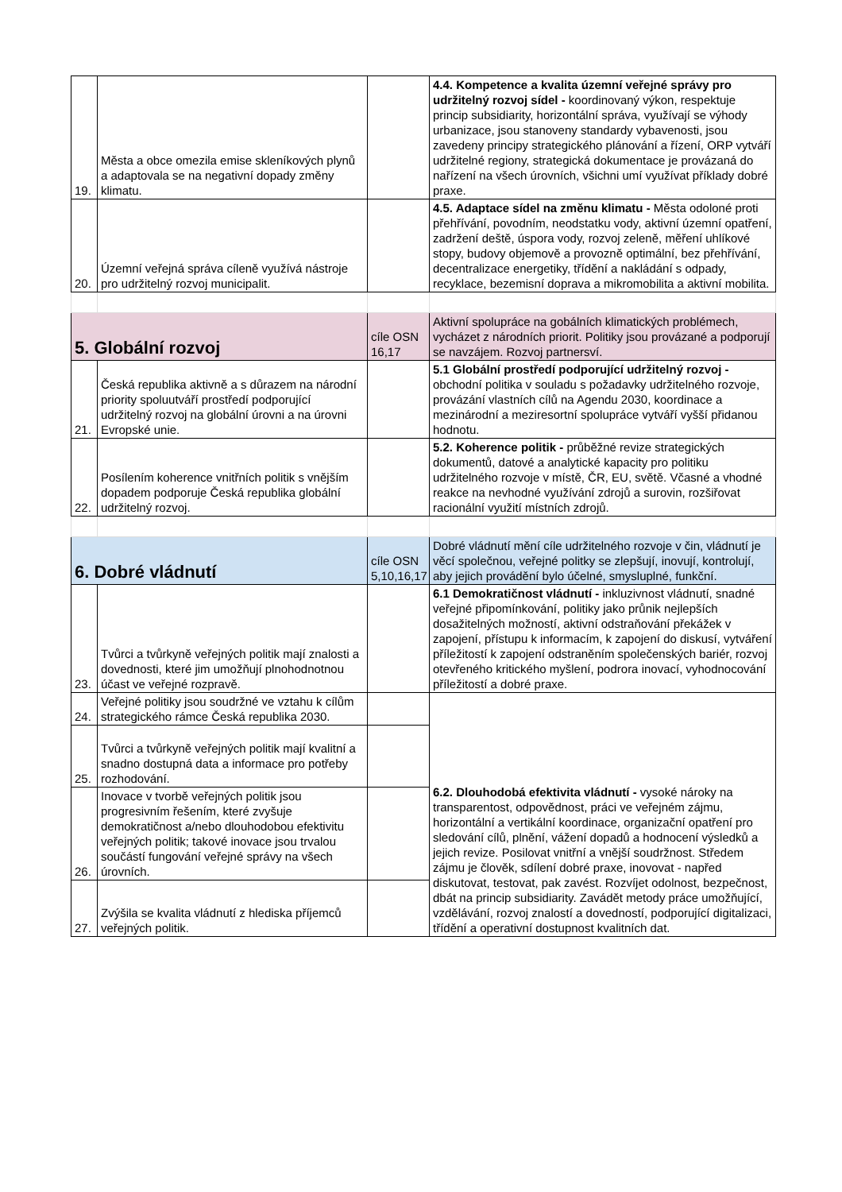| 19. | Města a obce omezila emise skleníkových plynů a adaptovala se na negativní dopady změny klimatu. | | 4.4. Kompetence a kvalita územní veřejné správy pro udržitelný rozvoj sídel - koordinovaný výkon, respektuje princip subsidiarity, horizontální správa, využívají se výhody urbanizace, jsou stanoveny standardy vybavenosti, jsou zavedeny principy strategického plánování a řízení, ORP vytváří udržitelné regiony, strategická dokumentace je provázaná do nařízení na všech úrovních, všichni umí využívat příklady dobré praxe. |
| 20. | Územní veřejná správa cíleně využívá nástroje pro udržitelný rozvoj municipalit. | | 4.5. Adaptace sídel na změnu klimatu - Města odoloné proti přehřívání, povodním, neodstatku vody, aktivní územní opatření, zadržení deště, úspora vody, rozvoj zeleně, měření uhlíkové stopy, budovy objemově a provozně optimální, bez přehřívání, decentralizace energetiky, třídění a nakládání s odpady, recyklace, bezemisní doprava a mikromobilita a aktivní mobilita. |
| 5. Globální rozvoj | | cíle OSN 16,17 | Aktivní spolupráce na gobálních klimatických problémech, vycházet z národních priorit. Politiky jsou provázané a podporují se navzájem. Rozvoj partnersví. |
| 21. | Česká republika aktivně a s důrazem na národní priority spoluutváří prostředí podporující udržitelný rozvoj na globální úrovni a na úrovni Evropské unie. | | 5.1 Globální prostředí podporující udržitelný rozvoj - obchodní politika v souladu s požadavky udržitelného rozvoje, provázání vlastních cílů na Agendu 2030, koordinace a mezinárodní a meziresortní spolupráce vytváří vyšší přidanou hodnotu. |
| 22. | Posílením koherence vnitřních politik s vnějším dopadem podporuje Česká republika globální udržitelný rozvoj. | | 5.2. Koherence politik - průběžné revize strategických dokumentů, datové a analytické kapacity pro politiku udržitelného rozvoje v místě, ČR, EU, světě. Včasné a vhodné reakce na nevhodné využívání zdrojů a surovin, rozšiřovat racionální využití místních zdrojů. |
| 6. Dobré vládnutí | | cíle OSN 5,10,16,17 | Dobré vládnutí mění cíle udržitelného rozvoje v čin, vládnutí je věcí společnou, veřejné politky se zlepšují, inovují, kontrolují, aby jejich provádění bylo účelné, smysluplné, funkční. |
| 23. | Tvůrci a tvůrkyně veřejných politik mají znalosti a dovednosti, které jim umožňují plnohodnotnou účast ve veřejné rozpravě. | | 6.1 Demokratičnost vládnutí - inkluzivnost vládnutí, snadné veřejné připomínkování, politiky jako průnik nejlepších dosažitelných možností, aktivní odstraňování překážek v zapojení, přístupu k informacím, k zapojení do diskusí, vytváření příležitostí k zapojení odstraněním společenských bariér, rozvoj otevřeného kritického myšlení, podrora inovací, vyhodnocování příležitostí a dobré praxe. |
| 24. | Veřejné politiky jsou soudržné ve vztahu k cílům strategického rámce Česká republika 2030. | | 6.2. Dlouhodobá efektivita vládnutí - vysoké nároky na transparentost, odpovědnost, práci ve veřejném zájmu, horizontální a vertikální koordinace, organizační opatření pro sledování cílů, plnění, vážení dopadů a hodnocení výsledků a jejich revize. Posilovat vnitřní a vnější soudržnost. Středem zájmu je člověk, sdílení dobré praxe, inovovat - napřed diskutovat, testovat, pak zavést. Rozvíjet odolnost, bezpečnost, dbát na princip subsidiarity. Zavádět metody práce umožňující, vzdělávání, rozvoj znalostí a dovedností, podporující digitalizaci, třídění a operativní dostupnost kvalitních dat. |
| 25. | Tvůrci a tvůrkyně veřejných politik mají kvalitní a snadno dostupná data a informace pro potřeby rozhodování. | | |
| 26. | Inovace v tvorbě veřejných politik jsou progresivním řešením, které zvyšuje demokratičnost a/nebo dlouhodobou efektivitu veřejných politik; takové inovace jsou trvalou součástí fungování veřejné správy na všech úrovních. | | |
| 27. | Zvýšila se kvalita vládnutí z hlediska příjemců veřejných politik. | | |